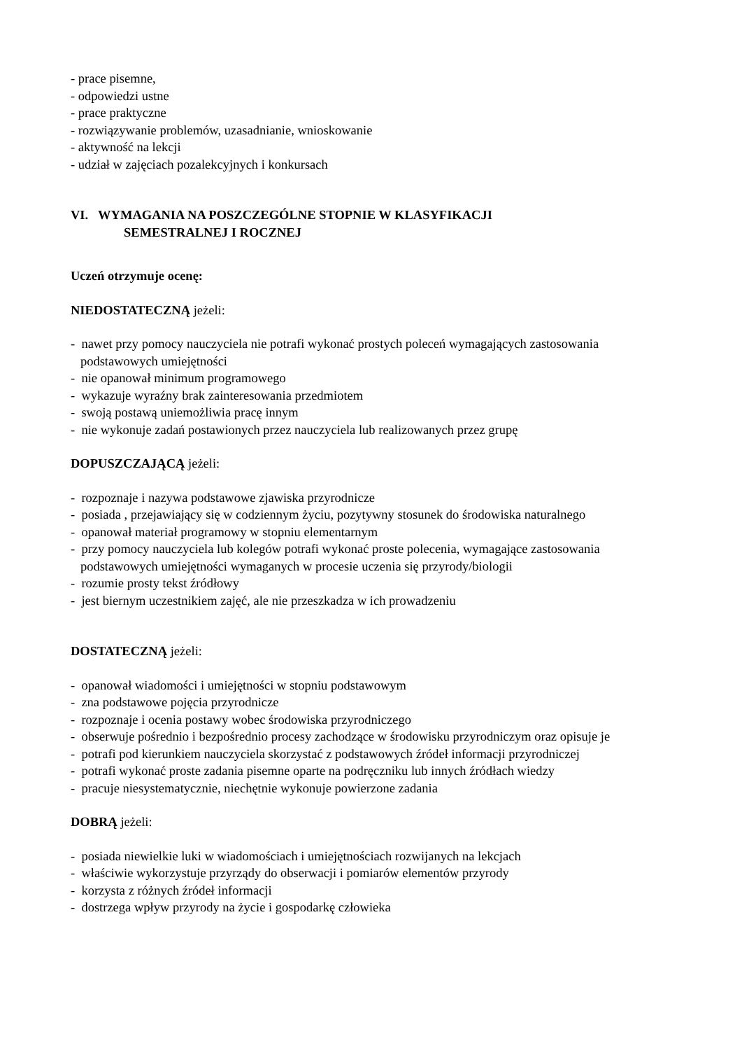- prace pisemne,
- odpowiedzi ustne
- prace praktyczne
- rozwiązywanie problemów, uzasadnianie, wnioskowanie
- aktywność na lekcji
- udział w zajęciach pozalekcyjnych i konkursach
VI. WYMAGANIA NA POSZCZEGÓLNE STOPNIE W KLASYFIKACJI
SEMESTRALNEJ I ROCZNEJ
Uczeń otrzymuje ocenę:
NIEDOSTATECZNĄ jeżeli:
- nawet przy pomocy nauczyciela nie potrafi wykonać prostych poleceń wymagających zastosowania
podstawowych umiejętności
- nie opanował minimum programowego
- wykazuje wyraźny brak zainteresowania przedmiotem
- swoją postawą uniemożliwia pracę innym
- nie wykonuje zadań postawionych przez nauczyciela lub realizowanych przez grupę
DOPUSZCZAJĄCĄ jeżeli:
- rozpoznaje i nazywa podstawowe zjawiska przyrodnicze
- posiada , przejawiający się w codziennym życiu, pozytywny stosunek do środowiska naturalnego
- opanował materiał programowy w stopniu elementarnym
- przy pomocy nauczyciela lub kolegów potrafi wykonać proste polecenia, wymagające zastosowania
podstawowych umiejętności wymaganych w procesie uczenia się przyrody/biologii
- rozumie prosty tekst źródłowy
- jest biernym uczestnikiem zajęć, ale nie przeszkadza w ich prowadzeniu
DOSTATECZNĄ jeżeli:
- opanował wiadomości i umiejętności w stopniu podstawowym
- zna podstawowe pojęcia przyrodnicze
- rozpoznaje i ocenia postawy wobec środowiska przyrodniczego
- obserwuje pośrednio i bezpośrednio procesy zachodzące w środowisku przyrodniczym oraz opisuje je
- potrafi pod kierunkiem nauczyciela skorzystać z podstawowych źródeł informacji przyrodniczej
- potrafi wykonać proste zadania pisemne oparte na podręczniku lub innych źródłach wiedzy
- pracuje niesystematycznie, niechętnie wykonuje powierzone zadania
DOBRĄ jeżeli:
- posiada niewielkie luki w wiadomościach i umiejętnościach rozwijanych na lekcjach
- właściwie wykorzystuje przyrządy do obserwacji i pomiarów elementów przyrody
- korzysta z różnych źródeł informacji
- dostrzega wpływ przyrody na życie i gospodarkę człowieka